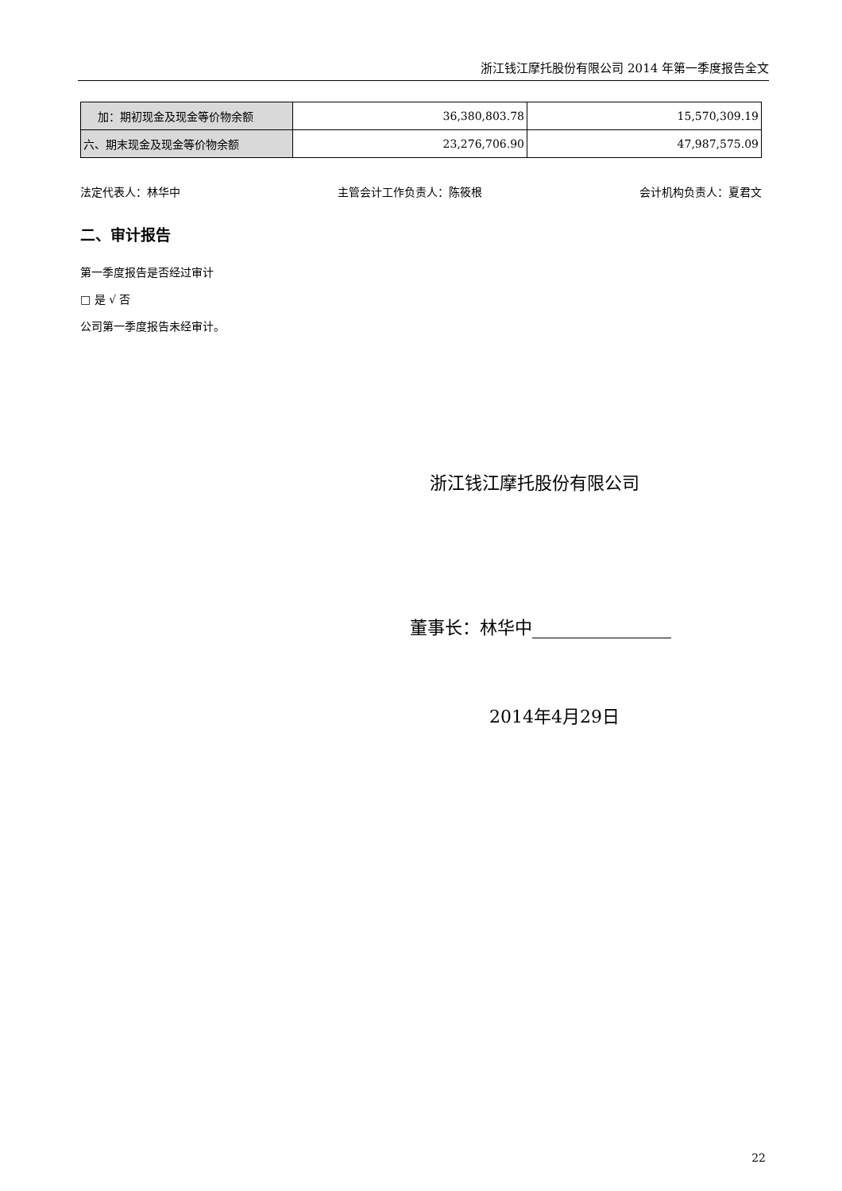浙江钱江摩托股份有限公司 2014 年第一季度报告全文
| 加：期初现金及现金等价物余额 | 36,380,803.78 | 15,570,309.19 |
| 六、期末现金及现金等价物余额 | 23,276,706.90 | 47,987,575.09 |
法定代表人：林华中 主管会计工作负责人：陈筱根 会计机构负责人：夏君文
二、审计报告
第一季度报告是否经过审计
□ 是 √ 否
公司第一季度报告未经审计。
浙江钱江摩托股份有限公司
董事长：林华中
2014年4月29日
22